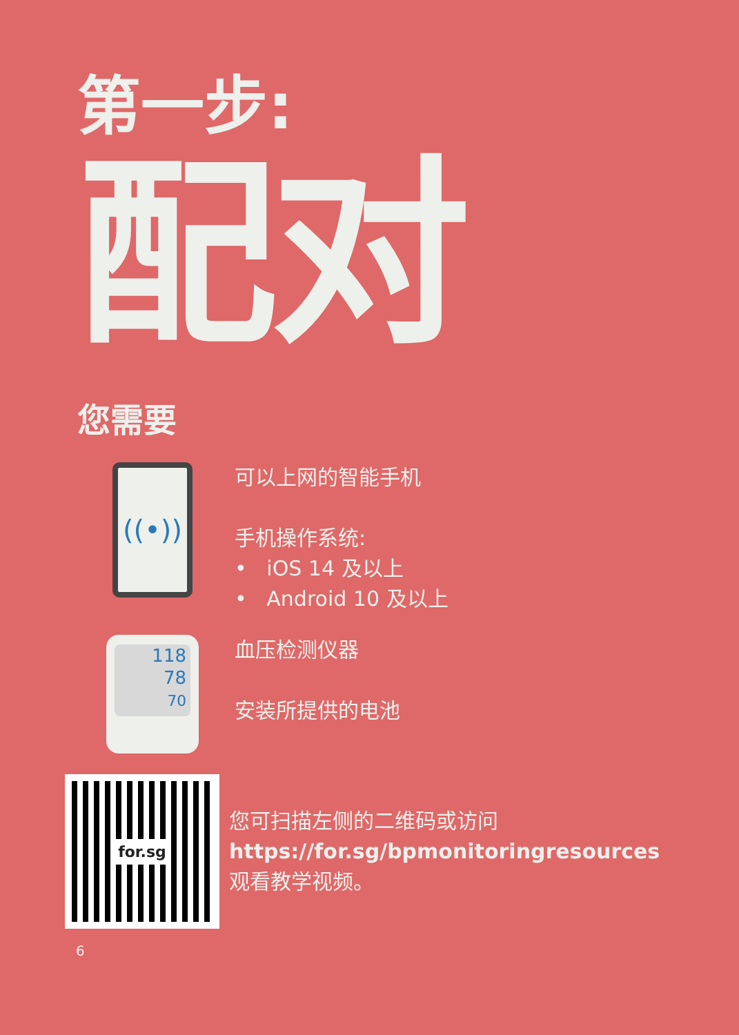第一步:
配对
您需要
((•))
可以上网的智能手机
手机操作系统:
• iOS 14 及以上
• Android 10 及以上
118
78
70
血压检测仪器
安装所提供的电池
for.sg
您可扫描左侧的二维码或访问
https://for.sg/bpmonitoringresources
观看教学视频。
6